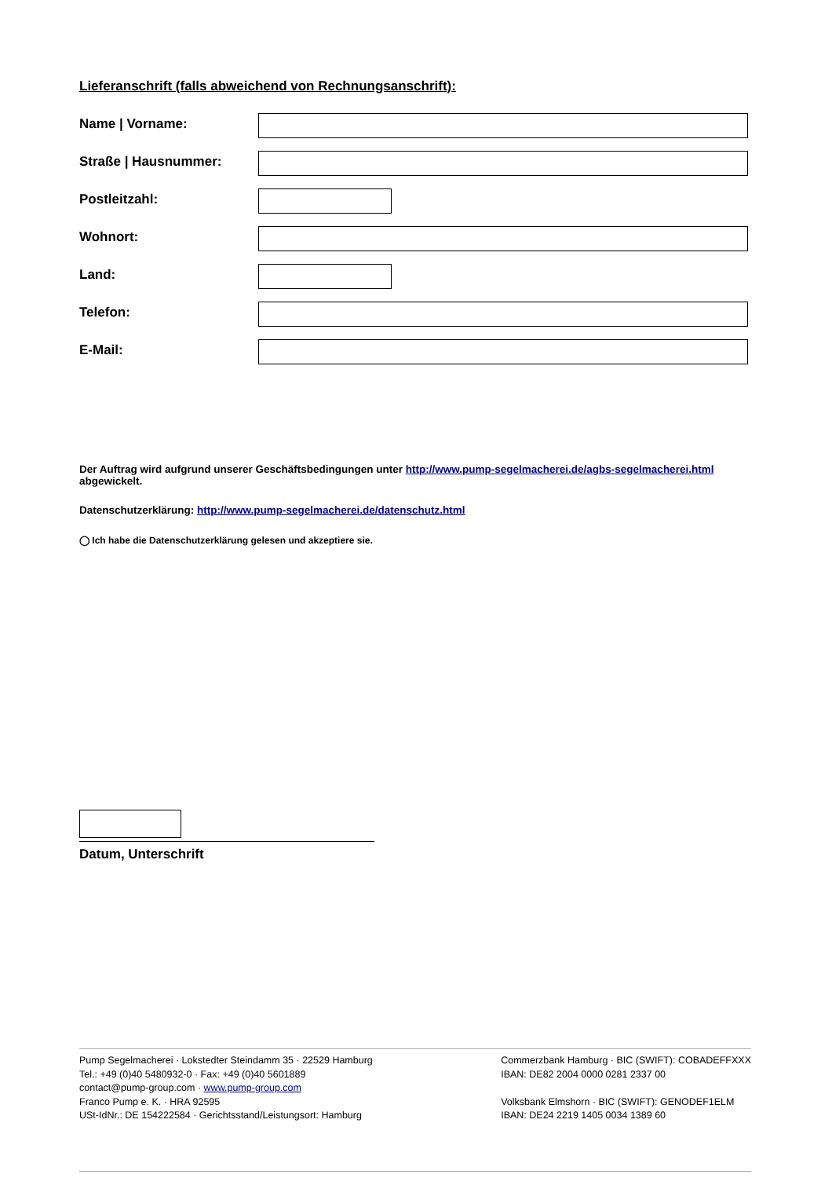Lieferanschrift (falls abweichend von Rechnungsanschrift):
Name | Vorname:
Straße | Hausnummer:
Postleitzahl:
Wohnort:
Land:
Telefon:
E-Mail:
Der Auftrag wird aufgrund unserer Geschäftsbedingungen unter http://www.pump-segelmacherei.de/agbs-segelmacherei.html abgewickelt.
Datenschutzerklärung: http://www.pump-segelmacherei.de/datenschutz.html
◯ Ich habe die Datenschutzerklärung gelesen und akzeptiere sie.
Datum, Unterschrift
Pump Segelmacherei · Lokstedter Steindamm 35 · 22529 Hamburg
Tel.: +49 (0)40 5480932-0 · Fax: +49 (0)40 5601889
contact@pump-group.com · www.pump-group.com
Franco Pump e. K. · HRA 92595
USt-IdNr.: DE 154222584 · Gerichtsstand/Leistungsort: Hamburg
Commerzbank Hamburg · BIC (SWIFT): COBADEFFXXX
IBAN: DE82 2004 0000 0281 2337 00
Volksbank Elmshorn · BIC (SWIFT): GENODEF1ELM
IBAN: DE24 2219 1405 0034 1389 60